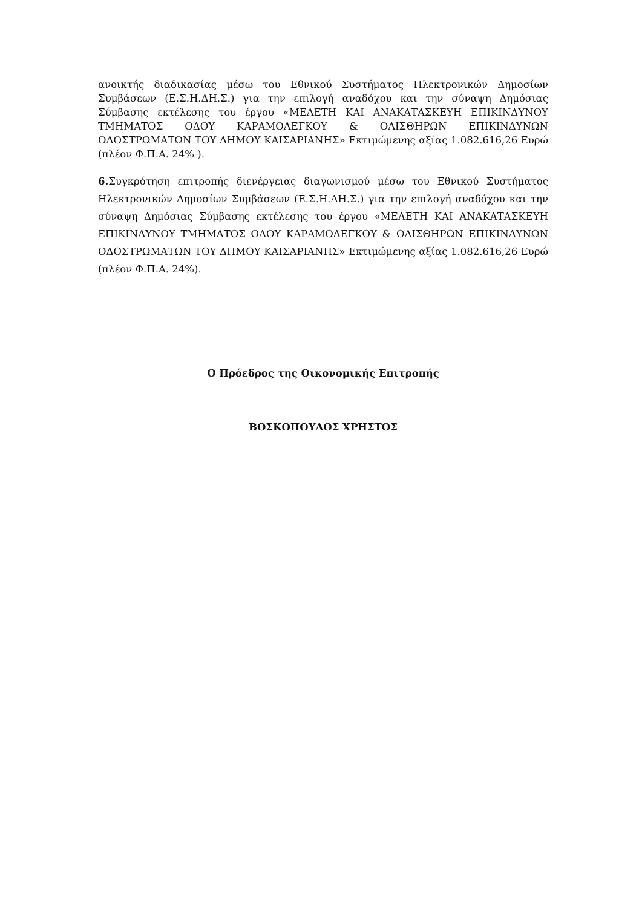ανοικτής διαδικασίας μέσω του Εθνικού Συστήματος Ηλεκτρονικών Δημοσίων Συμβάσεων (Ε.Σ.Η.ΔΗ.Σ.) για την επιλογή αναδόχου και την σύναψη Δημόσιας Σύμβασης εκτέλεσης του έργου «ΜΕΛΕΤΗ ΚΑΙ ΑΝΑΚΑΤΑΣΚΕΥΗ ΕΠΙΚΙΝΔΥΝΟΥ ΤΜΗΜΑΤΟΣ ΟΔΟΥ ΚΑΡΑΜΟΛΕΓΚΟΥ & ΟΛΙΣΘΗΡΩΝ ΕΠΙΚΙΝΔΥΝΩΝ ΟΔΟΣΤΡΩΜΑΤΩΝ ΤΟΥ ΔΗΜΟΥ ΚΑΙΣΑΡΙΑΝΗΣ» Εκτιμώμενης αξίας 1.082.616,26 Ευρώ (πλέον Φ.Π.Α. 24% ).
6. Συγκρότηση επιτροπής διενέργειας διαγωνισμού μέσω του Εθνικού Συστήματος Ηλεκτρονικών Δημοσίων Συμβάσεων (Ε.Σ.Η.ΔΗ.Σ.) για την επιλογή αναδόχου και την σύναψη Δημόσιας Σύμβασης εκτέλεσης του έργου «ΜΕΛΕΤΗ ΚΑΙ ΑΝΑΚΑΤΑΣΚΕΥΗ ΕΠΙΚΙΝΔΥΝΟΥ ΤΜΗΜΑΤΟΣ ΟΔΟΥ ΚΑΡΑΜΟΛΕΓΚΟΥ & ΟΛΙΣΘΗΡΩΝ ΕΠΙΚΙΝΔΥΝΩΝ ΟΔΟΣΤΡΩΜΑΤΩΝ ΤΟΥ ΔΗΜΟΥ ΚΑΙΣΑΡΙΑΝΗΣ» Εκτιμώμενης αξίας 1.082.616,26 Ευρώ (πλέον Φ.Π.Α. 24%).
Ο Πρόεδρος της Οικονομικής Επιτροπής
ΒΟΣΚΟΠΟΥΛΟΣ ΧΡΗΣΤΟΣ